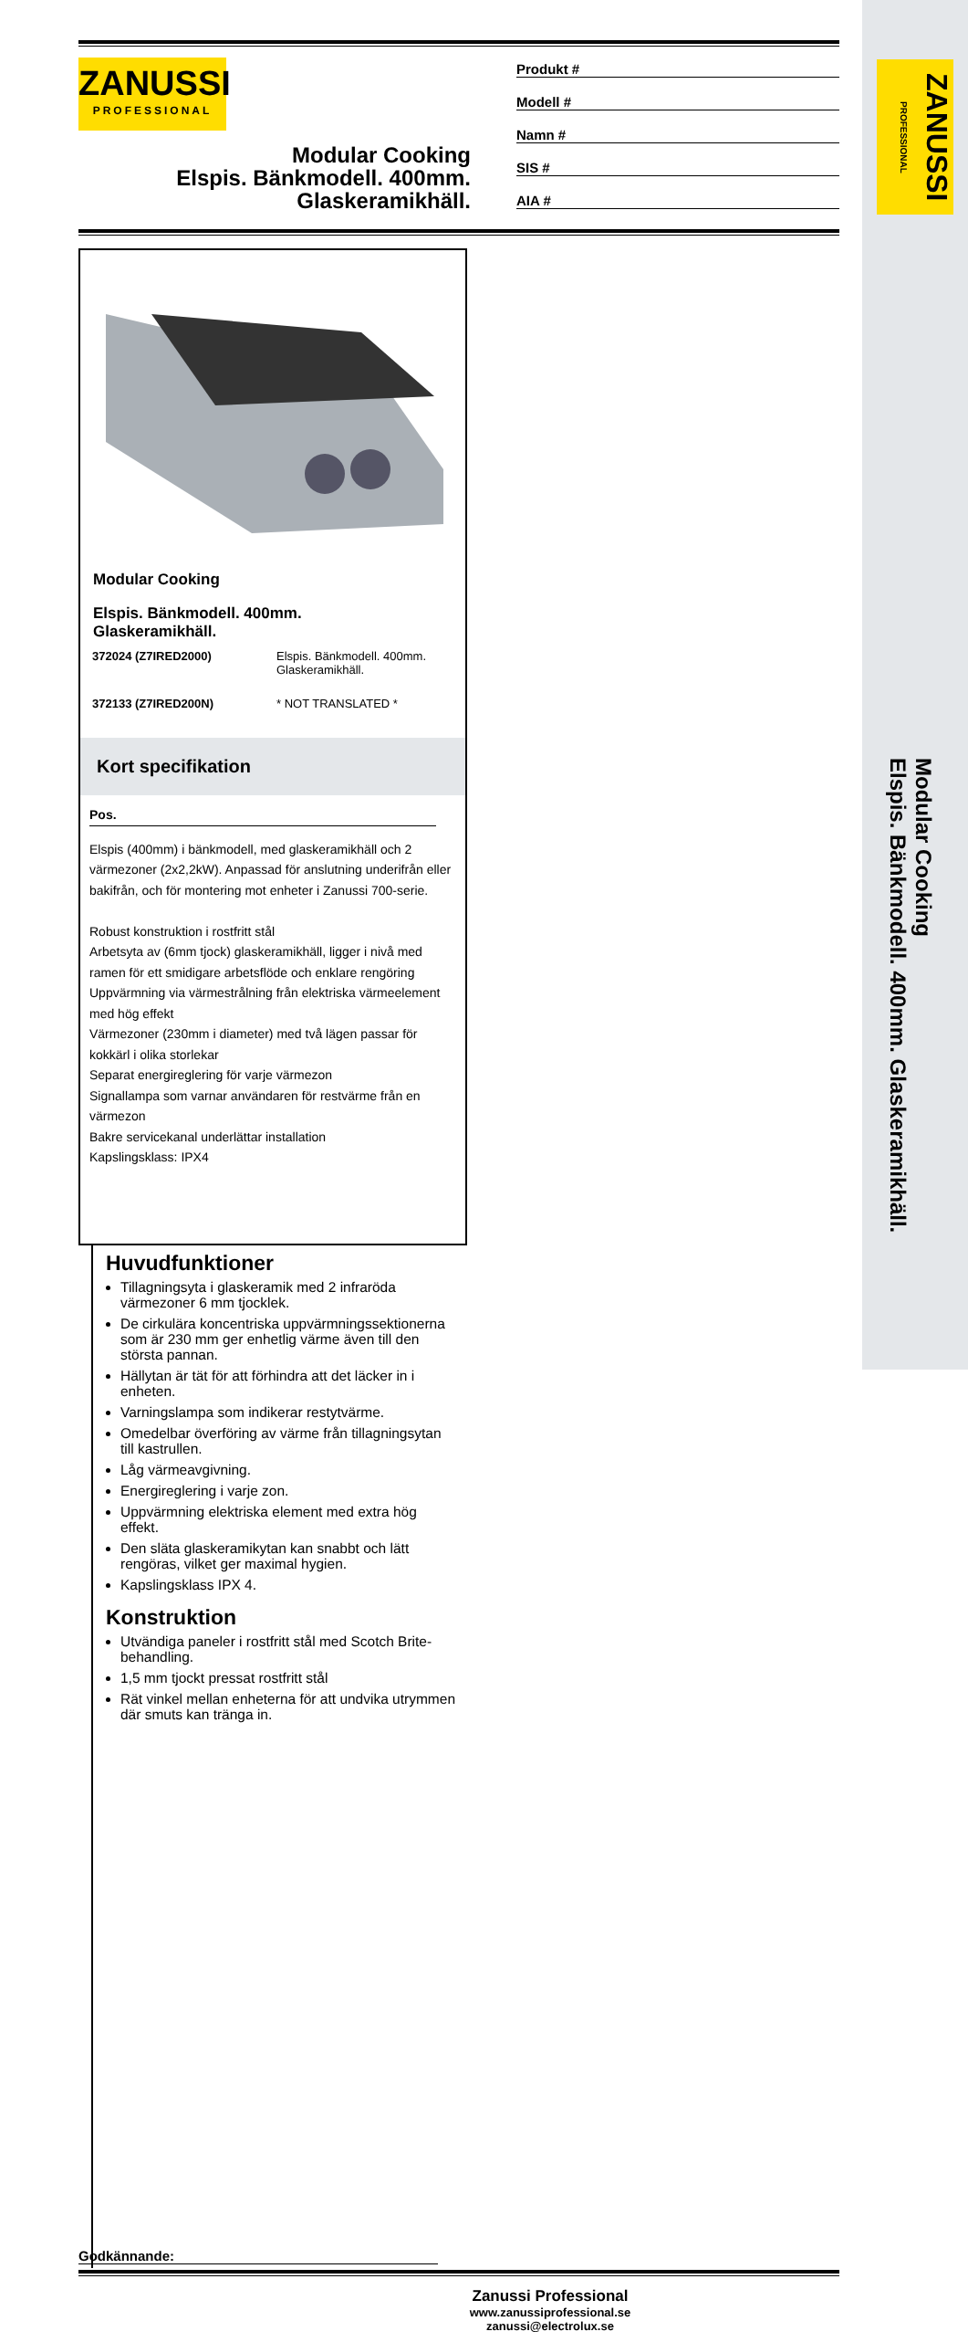ZANUSSI PROFESSIONAL
Modular Cooking
Elspis. Bänkmodell. 400mm. Glaskeramikhäll.
ZANUSSI
PROFESSIONAL
Modular Cooking
Elspis. Bänkmodell. 400mm.
Glaskeramikhäll.
Produkt #
Modell #
Namn #
SIS #
AIA #
Modular Cooking
Elspis. Bänkmodell. 400mm.
Glaskeramikhäll.
| 372024 (Z7IRED2000) | Elspis. Bänkmodell. 400mm. Glaskeramikhäll. |
| 372133 (Z7IRED200N) | * NOT TRANSLATED * |
Kort specifikation
Pos.
Elspis (400mm) i bänkmodell, med glaskeramikhäll och 2 värmezoner (2x2,2kW). Anpassad för anslutning underifrån eller bakifrån, och för montering mot enheter i Zanussi 700-serie.
Robust konstruktion i rostfritt stål
Arbetsyta av (6mm tjock) glaskeramikhäll, ligger i nivå med ramen för ett smidigare arbetsflöde och enklare rengöring
Uppvärmning via värmestrålning från elektriska värmeelement med hög effekt
Värmezoner (230mm i diameter) med två lägen passar för kokkärl i olika storlekar
Separat energireglering för varje värmezon
Signallampa som varnar användaren för restvärme från en värmezon
Bakre servicekanal underlättar installation
Kapslingsklass: IPX4
Huvudfunktioner
Tillagningsyta i glaskeramik med 2 infraröda värmezoner 6 mm tjocklek.
De cirkulära koncentriska uppvärmningssektionerna som är 230 mm ger enhetlig värme även till den största pannan.
Hällytan är tät för att förhindra att det läcker in i enheten.
Varningslampa som indikerar restytvärme.
Omedelbar överföring av värme från tillagningsytan till kastrullen.
Låg värmeavgivning.
Energireglering i varje zon.
Uppvärmning elektriska element med extra hög effekt.
Den släta glaskeramikytan kan snabbt och lätt rengöras, vilket ger maximal hygien.
Kapslingsklass IPX 4.
Konstruktion
Utvändiga paneler i rostfritt stål med Scotch Brite-behandling.
1,5 mm tjockt pressat rostfritt stål
Rät vinkel mellan enheterna för att undvika utrymmen där smuts kan tränga in.
Godkännande:
Zanussi Professional
www.zanussiprofessional.se
zanussi@electrolux.se